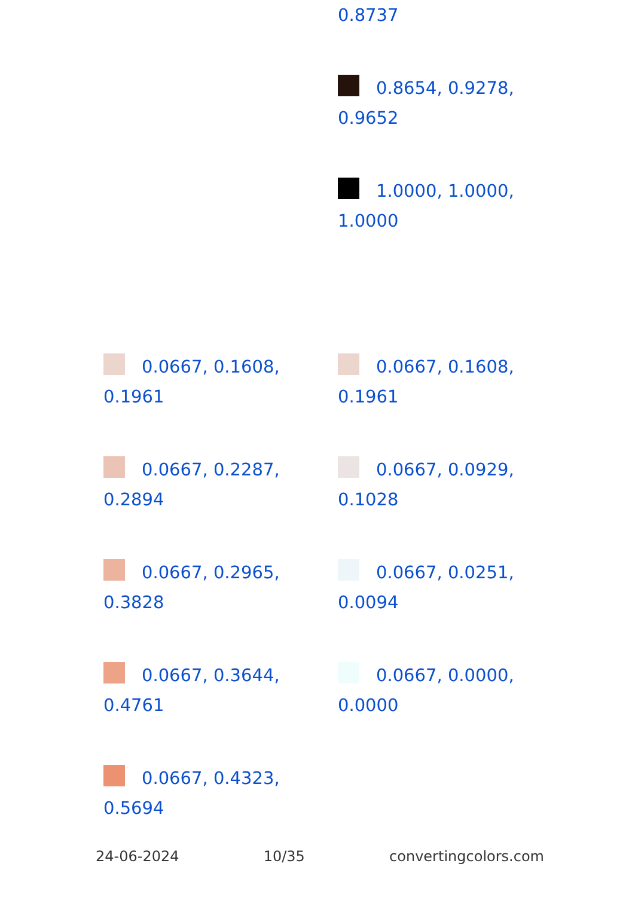0.8737
0.8654, 0.9278, 0.9652
1.0000, 1.0000, 1.0000
0.0667, 0.1608, 0.1961
0.0667, 0.2287, 0.2894
0.0667, 0.2965, 0.3828
0.0667, 0.3644, 0.4761
0.0667, 0.4323, 0.5694
0.0667, 0.1608, 0.1961
0.0667, 0.0929, 0.1028
0.0667, 0.0251, 0.0094
0.0667, 0.0000, 0.0000
24-06-2024 10/35 convertingcolors.com